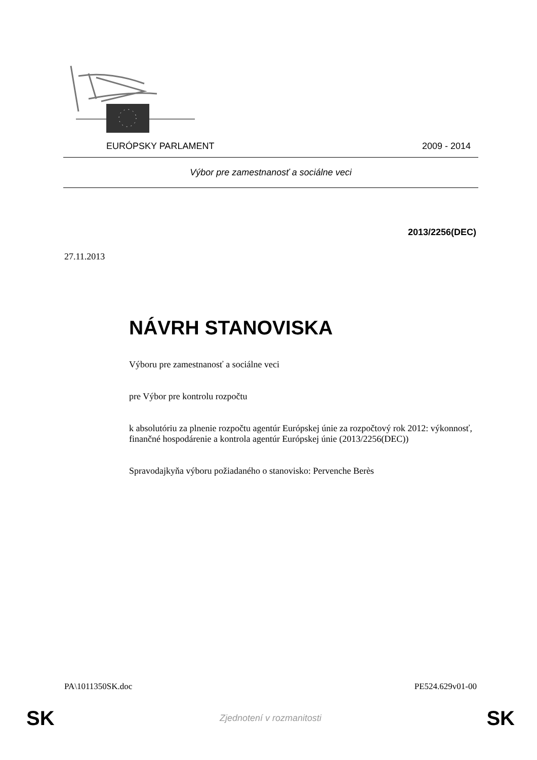EURÓPSKY PARLAMENT 2009 - 2014
Výbor pre zamestnanosť a sociálne veci
2013/2256(DEC)
27.11.2013
NÁVRH STANOVISKA
Výboru pre zamestnanosť a sociálne veci
pre Výbor pre kontrolu rozpočtu
k absolutóriu za plnenie rozpočtu agentúr Európskej únie za rozpočtový rok 2012: výkonnosť, finančné hospodárenie a kontrola agentúr Európskej únie (2013/2256(DEC))
Spravodajkyňa výboru požiadaného o stanovisko: Pervenche Berès
PA\1011350SK.doc PE524.629v01-00
SK Zjednotení v rozmanitosti SK